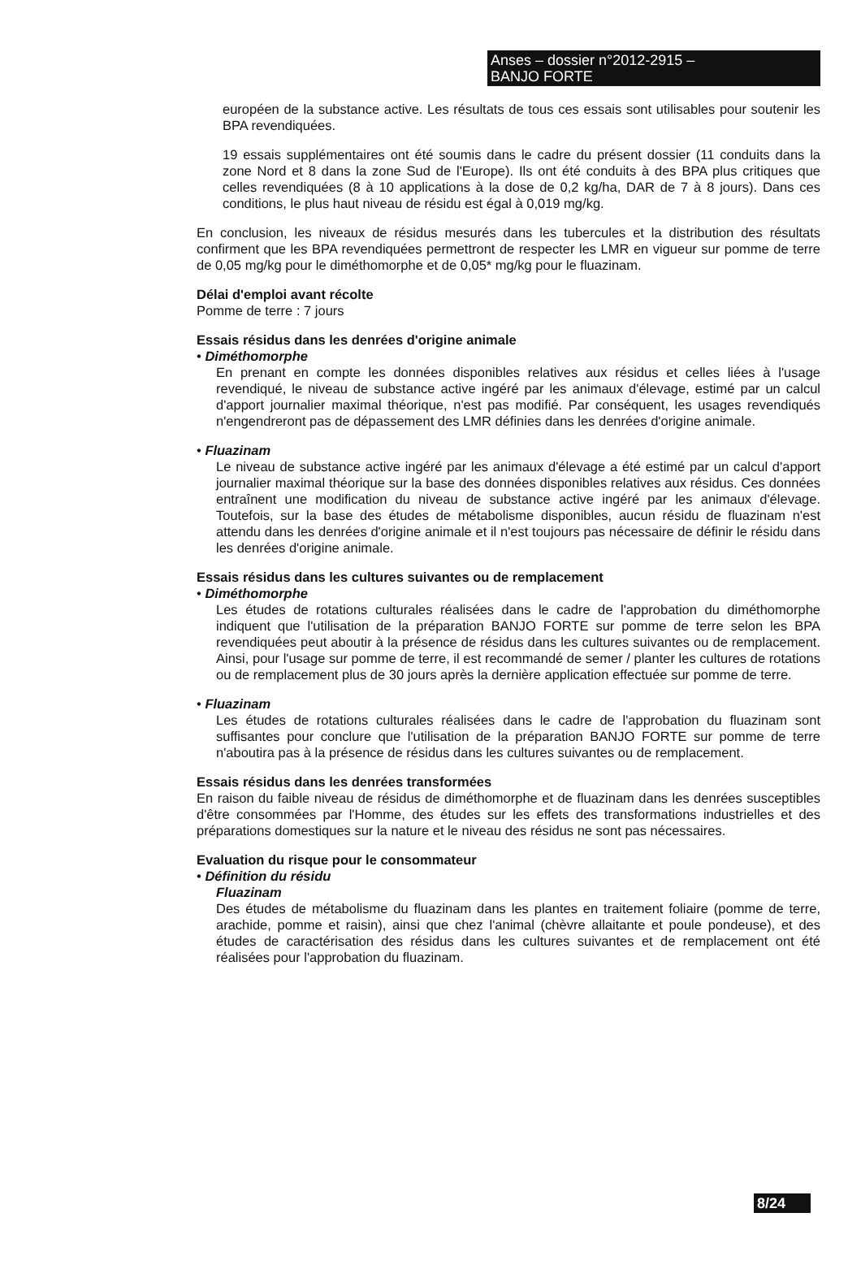Anses – dossier n°2012-2915 –
BANJO FORTE
européen de la substance active. Les résultats de tous ces essais sont utilisables pour soutenir les BPA revendiquées.
19 essais supplémentaires ont été soumis dans le cadre du présent dossier (11 conduits dans la zone Nord et 8 dans la zone Sud de l'Europe). Ils ont été conduits à des BPA plus critiques que celles revendiquées (8 à 10 applications à la dose de 0,2 kg/ha, DAR de 7 à 8 jours). Dans ces conditions, le plus haut niveau de résidu est égal à 0,019 mg/kg.
En conclusion, les niveaux de résidus mesurés dans les tubercules et la distribution des résultats confirment que les BPA revendiquées permettront de respecter les LMR en vigueur sur pomme de terre de 0,05 mg/kg pour le diméthomorphe et de 0,05* mg/kg pour le fluazinam.
Délai d'emploi avant récolte
Pomme de terre : 7 jours
Essais résidus dans les denrées d'origine animale
• Diméthomorphe
En prenant en compte les données disponibles relatives aux résidus et celles liées à l'usage revendiqué, le niveau de substance active ingéré par les animaux d'élevage, estimé par un calcul d'apport journalier maximal théorique, n'est pas modifié. Par conséquent, les usages revendiqués n'engendreront pas de dépassement des LMR définies dans les denrées d'origine animale.
• Fluazinam
Le niveau de substance active ingéré par les animaux d'élevage a été estimé par un calcul d'apport journalier maximal théorique sur la base des données disponibles relatives aux résidus. Ces données entraînent une modification du niveau de substance active ingéré par les animaux d'élevage. Toutefois, sur la base des études de métabolisme disponibles, aucun résidu de fluazinam n'est attendu dans les denrées d'origine animale et il n'est toujours pas nécessaire de définir le résidu dans les denrées d'origine animale.
Essais résidus dans les cultures suivantes ou de remplacement
• Diméthomorphe
Les études de rotations culturales réalisées dans le cadre de l'approbation du diméthomorphe indiquent que l'utilisation de la préparation BANJO FORTE sur pomme de terre selon les BPA revendiquées peut aboutir à la présence de résidus dans les cultures suivantes ou de remplacement. Ainsi, pour l'usage sur pomme de terre, il est recommandé de semer / planter les cultures de rotations ou de remplacement plus de 30 jours après la dernière application effectuée sur pomme de terre.
• Fluazinam
Les études de rotations culturales réalisées dans le cadre de l'approbation du fluazinam sont suffisantes pour conclure que l'utilisation de la préparation BANJO FORTE sur pomme de terre n'aboutira pas à la présence de résidus dans les cultures suivantes ou de remplacement.
Essais résidus dans les denrées transformées
En raison du faible niveau de résidus de diméthomorphe et de fluazinam dans les denrées susceptibles d'être consommées par l'Homme, des études sur les effets des transformations industrielles et des préparations domestiques sur la nature et le niveau des résidus ne sont pas nécessaires.
Evaluation du risque pour le consommateur
• Définition du résidu
Fluazinam
Des études de métabolisme du fluazinam dans les plantes en traitement foliaire (pomme de terre, arachide, pomme et raisin), ainsi que chez l'animal (chèvre allaitante et poule pondeuse), et des études de caractérisation des résidus dans les cultures suivantes et de remplacement ont été réalisées pour l'approbation du fluazinam.
8/24